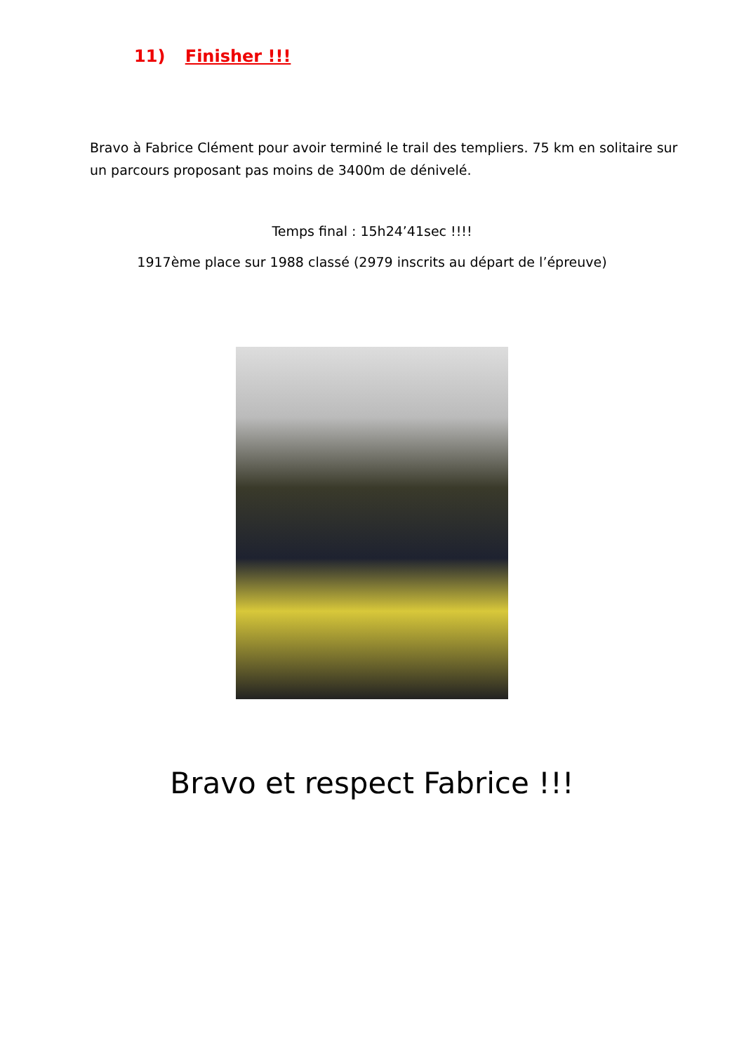11) Finisher !!!
Bravo à Fabrice Clément pour avoir terminé le trail des templiers. 75 km en solitaire sur un parcours proposant pas moins de 3400m de dénivelé.
Temps final : 15h24’41sec !!!!
1917ème place sur 1988 classé (2979 inscrits au départ de l’épreuve)
Bravo et respect Fabrice !!!